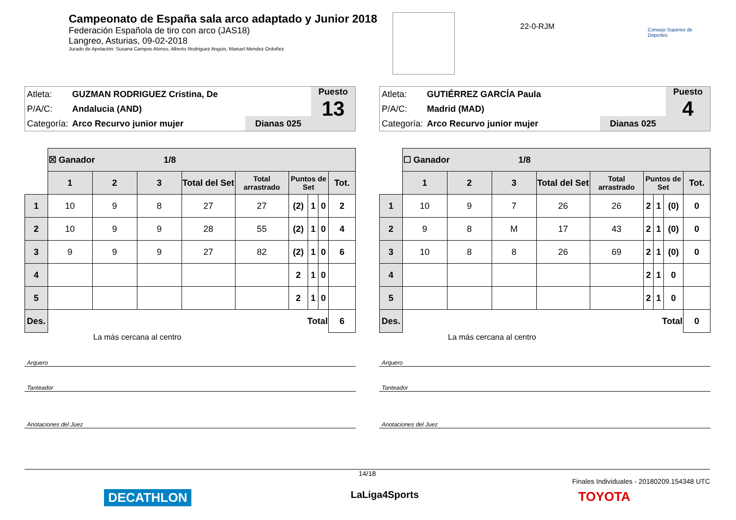Campeonato de España sala arco adaptado y Junior 2018
Federación Española de tiro con arco (JAS18)
Langreo, Asturias, 09-02-2018
Jurado de Apelación: Susana Campos Alonso, Alberto Rodriguez Anguis, Manuel Mendez Ordoñez
22-0-RJM Consejo Superior de Deportes
| Atleta: | GUZMAN RODRIGUEZ Cristina, De |
| P/A/C: | Andalucia (AND) |
| Categoría: | Arco Recurvo junior mujer |
Dianas 025
Puesto
13
| | ☒ Ganador 1/8 | | | | | | | | |
| | 1 | 2 | 3 | Total del Set | Total arrastrado | Puntos de Set | | | Tot. |
| 1 | 10 | 9 | 8 | 27 | 27 | (2) | 1 | 0 | 2 |
| 2 | 10 | 9 | 9 | 28 | 55 | (2) | 1 | 0 | 4 |
| 3 | 9 | 9 | 9 | 27 | 82 | (2) | 1 | 0 | 6 |
| 4 | | | | | | 2 | 1 | 0 | |
| 5 | | | | | | 2 | 1 | 0 | |
| Des. | Total | | | | | | | | 6 |
La más cercana al centro
Arquero
Tanteador
Anotaciones del Juez
| Atleta: | GUTIÉRREZ GARCÍA Paula |
| P/A/C: | Madrid (MAD) |
| Categoría: | Arco Recurvo junior mujer |
Dianas 025
Puesto
4
| | ☐ Ganador 1/8 | | | | | | | | |
| | 1 | 2 | 3 | Total del Set | Total arrastrado | Puntos de Set | | | Tot. |
| 1 | 10 | 9 | 7 | 26 | 26 | 2 | 1 | (0) | 0 |
| 2 | 9 | 8 | M | 17 | 43 | 2 | 1 | (0) | 0 |
| 3 | 10 | 8 | 8 | 26 | 69 | 2 | 1 | (0) | 0 |
| 4 | | | | | | 2 | 1 | 0 | |
| 5 | | | | | | 2 | 1 | 0 | |
| Des. | Total | | | | | | | | 0 |
La más cercana al centro
Arquero
Tanteador
Anotaciones del Juez
14/18
Finales Individuales - 20180209.154348 UTC
DECATHLON LaLiga4Sports TOYOTA